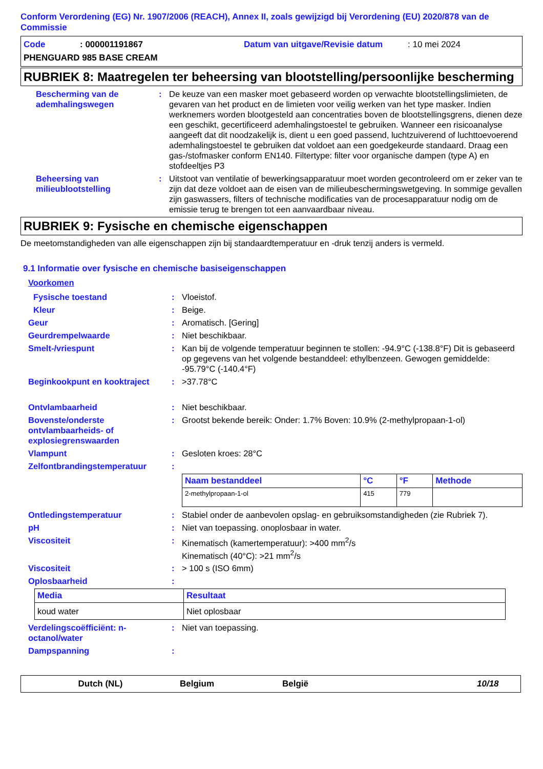Conform Verordening (EG) Nr. 1907/2006 (REACH), Annex II, zoals gewijzigd bij Verordening (EU) 2020/878 van de Commissie
Code: 000001191867 Datum van uitgave/Revisie datum: 10 mei 2024
PHENGUARD 985 BASE CREAM
RUBRIEK 8: Maatregelen ter beheersing van blootstelling/persoonlijke bescherming
Bescherming van de ademhalingswegen: De keuze van een masker moet gebaseerd worden op verwachte blootstellingslimieten, de gevaren van het product en de limieten voor veilig werken van het type masker. Indien werknemers worden blootgesteld aan concentraties boven de blootstellingsgrens, dienen deze een geschikt, gecertificeerd ademhalingstoestel te gebruiken. Wanneer een risicoanalyse aangeeft dat dit noodzakelijk is, dient u een goed passend, luchtzuiverend of luchttoevoerend ademhalingstoestel te gebruiken dat voldoet aan een goedgekeurde standaard. Draag een gas-/stofmasker conform EN140. Filtertype: filter voor organische dampen (type A) en stofdeeltjes P3
Beheersing van milieublootstelling: Uitstoot van ventilatie of bewerkingsapparatuur moet worden gecontroleerd om er zeker van te zijn dat deze voldoet aan de eisen van de milieubeschermingswetgeving. In sommige gevallen zijn gaswassers, filters of technische modificaties van de procesapparatuur nodig om de emissie terug te brengen tot een aanvaardbaar niveau.
RUBRIEK 9: Fysische en chemische eigenschappen
De meetomstandigheden van alle eigenschappen zijn bij standaardtemperatuur en -druk tenzij anders is vermeld.
9.1 Informatie over fysische en chemische basiseigenschappen
Voorkomen
Fysische toestand: Vloeistof.
Kleur: Beige.
Geur: Aromatisch. [Gering]
Geurdrempelwaarde: Niet beschikbaar.
Smelt-/vriespunt: Kan bij de volgende temperatuur beginnen te stollen: -94.9°C (-138.8°F) Dit is gebaseerd op gegevens van het volgende bestanddeel: ethylbenzeen. Gewogen gemiddelde: -95.79°C (-140.4°F)
Beginkookpunt en kooktraject: >37.78°C
Ontvlambaarheid: Niet beschikbaar.
Bovenste/onderste ontvlambaarheids- of explosiegrenswaarden: Grootst bekende bereik: Onder: 1.7% Boven: 10.9% (2-methylpropaan-1-ol)
Vlampunt: Gesloten kroes: 28°C
Zelfontbrandingstemperatuur:
| Naam bestanddeel | °C | °F | Methode |
| --- | --- | --- | --- |
| 2-methylpropaan-1-ol | 415 | 779 | |
Ontledingstemperatuur: Stabiel onder de aanbevolen opslag- en gebruiksomstandigheden (zie Rubriek 7).
pH: Niet van toepassing. onoplosbaar in water.
Viscositeit: Kinematisch (kamertemperatuur): >400 mm<sup>2</sup>/s
Kinematisch (40°C): >21 mm<sup>2</sup>/s
Viscositeit: > 100 s (ISO 6mm)
Oplosbaarheid:
| Media | Resultaat |
| --- | --- |
| koud water | Niet oplosbaar |
Verdelingscoëfficiënt: n-octanol/water: Niet van toepassing.
Dampspanning:
Dutch (NL) Belgium België 10/18